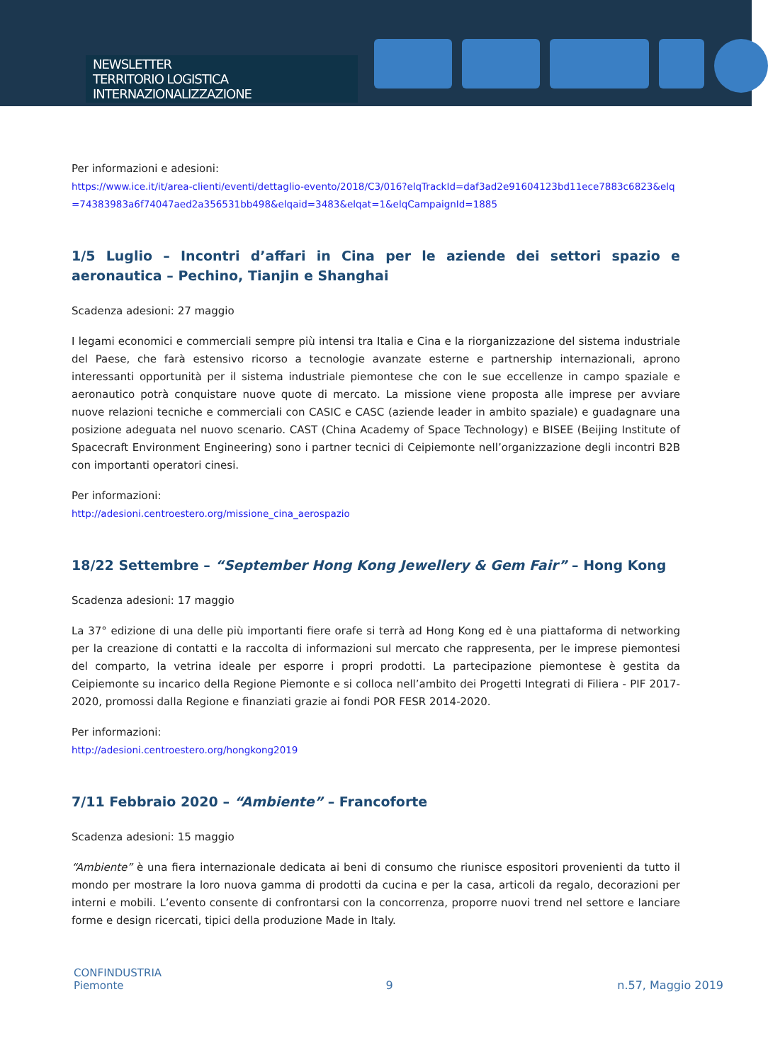NEWSLETTER
TERRITORIO LOGISTICA INTERNAZIONALIZZAZIONE
Per informazioni e adesioni:
https://www.ice.it/it/area-clienti/eventi/dettaglio-evento/2018/C3/016?elqTrackId=daf3ad2e91604123bd11ece7883c6823&elq=74383983a6f74047aed2a356531bb498&elqaid=3483&elqat=1&elqCampaignId=1885
1/5 Luglio – Incontri d’affari in Cina per le aziende dei settori spazio e aeronautica – Pechino, Tianjin e Shanghai
Scadenza adesioni: 27 maggio
I legami economici e commerciali sempre più intensi tra Italia e Cina e la riorganizzazione del sistema industriale del Paese, che farà estensivo ricorso a tecnologie avanzate esterne e partnership internazionali, aprono interessanti opportunità per il sistema industriale piemontese che con le sue eccellenze in campo spaziale e aeronautico potrà conquistare nuove quote di mercato. La missione viene proposta alle imprese per avviare nuove relazioni tecniche e commerciali con CASIC e CASC (aziende leader in ambito spaziale) e guadagnare una posizione adeguata nel nuovo scenario. CAST (China Academy of Space Technology) e BISEE (Beijing Institute of Spacecraft Environment Engineering) sono i partner tecnici di Ceipiemonte nell’organizzazione degli incontri B2B con importanti operatori cinesi.
Per informazioni:
http://adesioni.centroestero.org/missione_cina_aerospazio
18/22 Settembre – “September Hong Kong Jewellery & Gem Fair” – Hong Kong
Scadenza adesioni: 17 maggio
La 37° edizione di una delle più importanti fiere orafe si terrà ad Hong Kong ed è una piattaforma di networking per la creazione di contatti e la raccolta di informazioni sul mercato che rappresenta, per le imprese piemontesi del comparto, la vetrina ideale per esporre i propri prodotti. La partecipazione piemontese è gestita da Ceipiemonte su incarico della Regione Piemonte e si colloca nell’ambito dei Progetti Integrati di Filiera - PIF 2017-2020, promossi dalla Regione e finanziati grazie ai fondi POR FESR 2014-2020.
Per informazioni:
http://adesioni.centroestero.org/hongkong2019
7/11 Febbraio 2020 – “Ambiente” – Francoforte
Scadenza adesioni: 15 maggio
“Ambiente” è una fiera internazionale dedicata ai beni di consumo che riunisce espositori provenienti da tutto il mondo per mostrare la loro nuova gamma di prodotti da cucina e per la casa, articoli da regalo, decorazioni per interni e mobili. L’evento consente di confrontarsi con la concorrenza, proporre nuovi trend nel settore e lanciare forme e design ricercati, tipici della produzione Made in Italy.
CONFINDUSTRIA
Piemonte
9
n.57, Maggio 2019